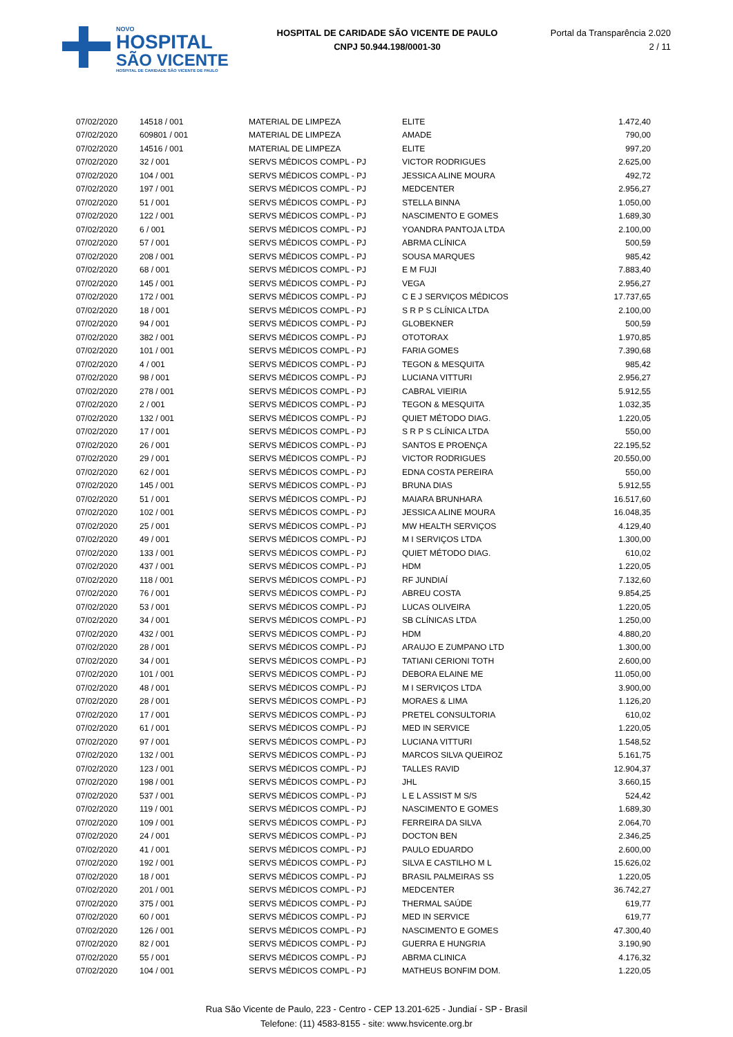NOVO
HOSPITAL
SÃO VICENTE
HOSPITAL DE CARIDADE SÃO VICENTE DE PAULO
HOSPITAL DE CARIDADE SÃO VICENTE DE PAULO
CNPJ 50.944.198/0001-30
Portal da Transparência 2.020
2 / 11
| 07/02/2020 | 14518 / 001 | MATERIAL DE LIMPEZA | ELITE | 1.472,40 |
| 07/02/2020 | 609801 / 001 | MATERIAL DE LIMPEZA | AMADE | 790,00 |
| 07/02/2020 | 14516 / 001 | MATERIAL DE LIMPEZA | ELITE | 997,20 |
| 07/02/2020 | 32 / 001 | SERVS MÉDICOS COMPL - PJ | VICTOR RODRIGUES | 2.625,00 |
| 07/02/2020 | 104 / 001 | SERVS MÉDICOS COMPL - PJ | JESSICA ALINE MOURA | 492,72 |
| 07/02/2020 | 197 / 001 | SERVS MÉDICOS COMPL - PJ | MEDCENTER | 2.956,27 |
| 07/02/2020 | 51 / 001 | SERVS MÉDICOS COMPL - PJ | STELLA BINNA | 1.050,00 |
| 07/02/2020 | 122 / 001 | SERVS MÉDICOS COMPL - PJ | NASCIMENTO E GOMES | 1.689,30 |
| 07/02/2020 | 6 / 001 | SERVS MÉDICOS COMPL - PJ | YOANDRA PANTOJA LTDA | 2.100,00 |
| 07/02/2020 | 57 / 001 | SERVS MÉDICOS COMPL - PJ | ABRMA CLÍNICA | 500,59 |
| 07/02/2020 | 208 / 001 | SERVS MÉDICOS COMPL - PJ | SOUSA MARQUES | 985,42 |
| 07/02/2020 | 68 / 001 | SERVS MÉDICOS COMPL - PJ | E M FUJI | 7.883,40 |
| 07/02/2020 | 145 / 001 | SERVS MÉDICOS COMPL - PJ | VEGA | 2.956,27 |
| 07/02/2020 | 172 / 001 | SERVS MÉDICOS COMPL - PJ | C E J SERVIÇOS MÉDICOS | 17.737,65 |
| 07/02/2020 | 18 / 001 | SERVS MÉDICOS COMPL - PJ | S R P S CLÍNICA LTDA | 2.100,00 |
| 07/02/2020 | 94 / 001 | SERVS MÉDICOS COMPL - PJ | GLOBEKNER | 500,59 |
| 07/02/2020 | 382 / 001 | SERVS MÉDICOS COMPL - PJ | OTOTORAX | 1.970,85 |
| 07/02/2020 | 101 / 001 | SERVS MÉDICOS COMPL - PJ | FARIA GOMES | 7.390,68 |
| 07/02/2020 | 4 / 001 | SERVS MÉDICOS COMPL - PJ | TEGON & MESQUITA | 985,42 |
| 07/02/2020 | 98 / 001 | SERVS MÉDICOS COMPL - PJ | LUCIANA VITTURI | 2.956,27 |
| 07/02/2020 | 278 / 001 | SERVS MÉDICOS COMPL - PJ | CABRAL VIEIRIA | 5.912,55 |
| 07/02/2020 | 2 / 001 | SERVS MÉDICOS COMPL - PJ | TEGON & MESQUITA | 1.032,35 |
| 07/02/2020 | 132 / 001 | SERVS MÉDICOS COMPL - PJ | QUIET MÉTODO DIAG. | 1.220,05 |
| 07/02/2020 | 17 / 001 | SERVS MÉDICOS COMPL - PJ | S R P S CLÍNICA LTDA | 550,00 |
| 07/02/2020 | 26 / 001 | SERVS MÉDICOS COMPL - PJ | SANTOS E PROENÇA | 22.195,52 |
| 07/02/2020 | 29 / 001 | SERVS MÉDICOS COMPL - PJ | VICTOR RODRIGUES | 20.550,00 |
| 07/02/2020 | 62 / 001 | SERVS MÉDICOS COMPL - PJ | EDNA COSTA PEREIRA | 550,00 |
| 07/02/2020 | 145 / 001 | SERVS MÉDICOS COMPL - PJ | BRUNA DIAS | 5.912,55 |
| 07/02/2020 | 51 / 001 | SERVS MÉDICOS COMPL - PJ | MAIARA BRUNHARA | 16.517,60 |
| 07/02/2020 | 102 / 001 | SERVS MÉDICOS COMPL - PJ | JESSICA ALINE MOURA | 16.048,35 |
| 07/02/2020 | 25 / 001 | SERVS MÉDICOS COMPL - PJ | MW HEALTH SERVIÇOS | 4.129,40 |
| 07/02/2020 | 49 / 001 | SERVS MÉDICOS COMPL - PJ | M I SERVIÇOS LTDA | 1.300,00 |
| 07/02/2020 | 133 / 001 | SERVS MÉDICOS COMPL - PJ | QUIET MÉTODO DIAG. | 610,02 |
| 07/02/2020 | 437 / 001 | SERVS MÉDICOS COMPL - PJ | HDM | 1.220,05 |
| 07/02/2020 | 118 / 001 | SERVS MÉDICOS COMPL - PJ | RF JUNDIAÍ | 7.132,60 |
| 07/02/2020 | 76 / 001 | SERVS MÉDICOS COMPL - PJ | ABREU COSTA | 9.854,25 |
| 07/02/2020 | 53 / 001 | SERVS MÉDICOS COMPL - PJ | LUCAS OLIVEIRA | 1.220,05 |
| 07/02/2020 | 34 / 001 | SERVS MÉDICOS COMPL - PJ | SB CLÍNICAS LTDA | 1.250,00 |
| 07/02/2020 | 432 / 001 | SERVS MÉDICOS COMPL - PJ | HDM | 4.880,20 |
| 07/02/2020 | 28 / 001 | SERVS MÉDICOS COMPL - PJ | ARAUJO E ZUMPANO LTD | 1.300,00 |
| 07/02/2020 | 34 / 001 | SERVS MÉDICOS COMPL - PJ | TATIANI CERIONI TOTH | 2.600,00 |
| 07/02/2020 | 101 / 001 | SERVS MÉDICOS COMPL - PJ | DEBORA ELAINE ME | 11.050,00 |
| 07/02/2020 | 48 / 001 | SERVS MÉDICOS COMPL - PJ | M I SERVIÇOS LTDA | 3.900,00 |
| 07/02/2020 | 28 / 001 | SERVS MÉDICOS COMPL - PJ | MORAES & LIMA | 1.126,20 |
| 07/02/2020 | 17 / 001 | SERVS MÉDICOS COMPL - PJ | PRETEL CONSULTORIA | 610,02 |
| 07/02/2020 | 61 / 001 | SERVS MÉDICOS COMPL - PJ | MED IN SERVICE | 1.220,05 |
| 07/02/2020 | 97 / 001 | SERVS MÉDICOS COMPL - PJ | LUCIANA VITTURI | 1.548,52 |
| 07/02/2020 | 132 / 001 | SERVS MÉDICOS COMPL - PJ | MARCOS SILVA QUEIROZ | 5.161,75 |
| 07/02/2020 | 123 / 001 | SERVS MÉDICOS COMPL - PJ | TALLES RAVID | 12.904,37 |
| 07/02/2020 | 198 / 001 | SERVS MÉDICOS COMPL - PJ | JHL | 3.660,15 |
| 07/02/2020 | 537 / 001 | SERVS MÉDICOS COMPL - PJ | L E L ASSIST M S/S | 524,42 |
| 07/02/2020 | 119 / 001 | SERVS MÉDICOS COMPL - PJ | NASCIMENTO E GOMES | 1.689,30 |
| 07/02/2020 | 109 / 001 | SERVS MÉDICOS COMPL - PJ | FERREIRA DA SILVA | 2.064,70 |
| 07/02/2020 | 24 / 001 | SERVS MÉDICOS COMPL - PJ | DOCTON BEN | 2.346,25 |
| 07/02/2020 | 41 / 001 | SERVS MÉDICOS COMPL - PJ | PAULO EDUARDO | 2.600,00 |
| 07/02/2020 | 192 / 001 | SERVS MÉDICOS COMPL - PJ | SILVA E CASTILHO M L | 15.626,02 |
| 07/02/2020 | 18 / 001 | SERVS MÉDICOS COMPL - PJ | BRASIL PALMEIRAS SS | 1.220,05 |
| 07/02/2020 | 201 / 001 | SERVS MÉDICOS COMPL - PJ | MEDCENTER | 36.742,27 |
| 07/02/2020 | 375 / 001 | SERVS MÉDICOS COMPL - PJ | THERMAL SAÚDE | 619,77 |
| 07/02/2020 | 60 / 001 | SERVS MÉDICOS COMPL - PJ | MED IN SERVICE | 619,77 |
| 07/02/2020 | 126 / 001 | SERVS MÉDICOS COMPL - PJ | NASCIMENTO E GOMES | 47.300,40 |
| 07/02/2020 | 82 / 001 | SERVS MÉDICOS COMPL - PJ | GUERRA E HUNGRIA | 3.190,90 |
| 07/02/2020 | 55 / 001 | SERVS MÉDICOS COMPL - PJ | ABRMA CLINICA | 4.176,32 |
| 07/02/2020 | 104 / 001 | SERVS MÉDICOS COMPL - PJ | MATHEUS BONFIM DOM. | 1.220,05 |
Rua São Vicente de Paulo, 223 - Centro - CEP 13.201-625 - Jundiaí - SP - Brasil
Telefone: (11) 4583-8155 - site: www.hsvicente.org.br